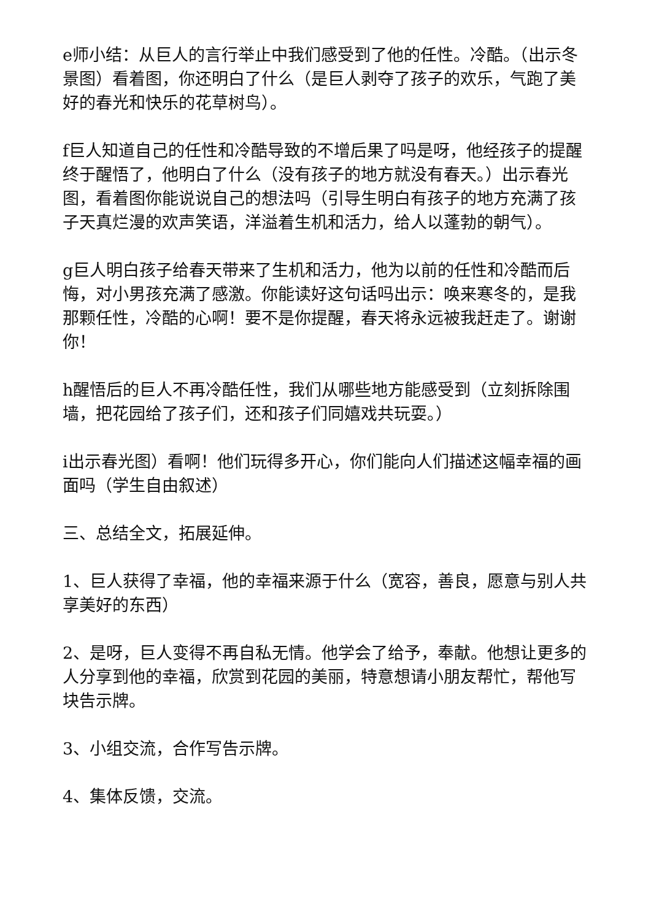e师小结：从巨人的言行举止中我们感受到了他的任性。冷酷。（出示冬景图）看着图，你还明白了什么（是巨人剥夺了孩子的欢乐，气跑了美好的春光和快乐的花草树鸟）。
f巨人知道自己的任性和冷酷导致的不增后果了吗是呀，他经孩子的提醒终于醒悟了，他明白了什么（没有孩子的地方就没有春天。）出示春光图，看着图你能说说自己的想法吗（引导生明白有孩子的地方充满了孩子天真烂漫的欢声笑语，洋溢着生机和活力，给人以蓬勃的朝气）。
g巨人明白孩子给春天带来了生机和活力，他为以前的任性和冷酷而后悔，对小男孩充满了感激。你能读好这句话吗出示：唤来寒冬的，是我那颗任性，冷酷的心啊！要不是你提醒，春天将永远被我赶走了。谢谢你！
h醒悟后的巨人不再冷酷任性，我们从哪些地方能感受到（立刻拆除围墙，把花园给了孩子们，还和孩子们同嬉戏共玩耍。）
i出示春光图）看啊！他们玩得多开心，你们能向人们描述这幅幸福的画面吗（学生自由叙述）
三、总结全文，拓展延伸。
1、巨人获得了幸福，他的幸福来源于什么（宽容，善良，愿意与别人共享美好的东西）
2、是呀，巨人变得不再自私无情。他学会了给予，奉献。他想让更多的人分享到他的幸福，欣赏到花园的美丽，特意想请小朋友帮忙，帮他写块告示牌。
3、小组交流，合作写告示牌。
4、集体反馈，交流。